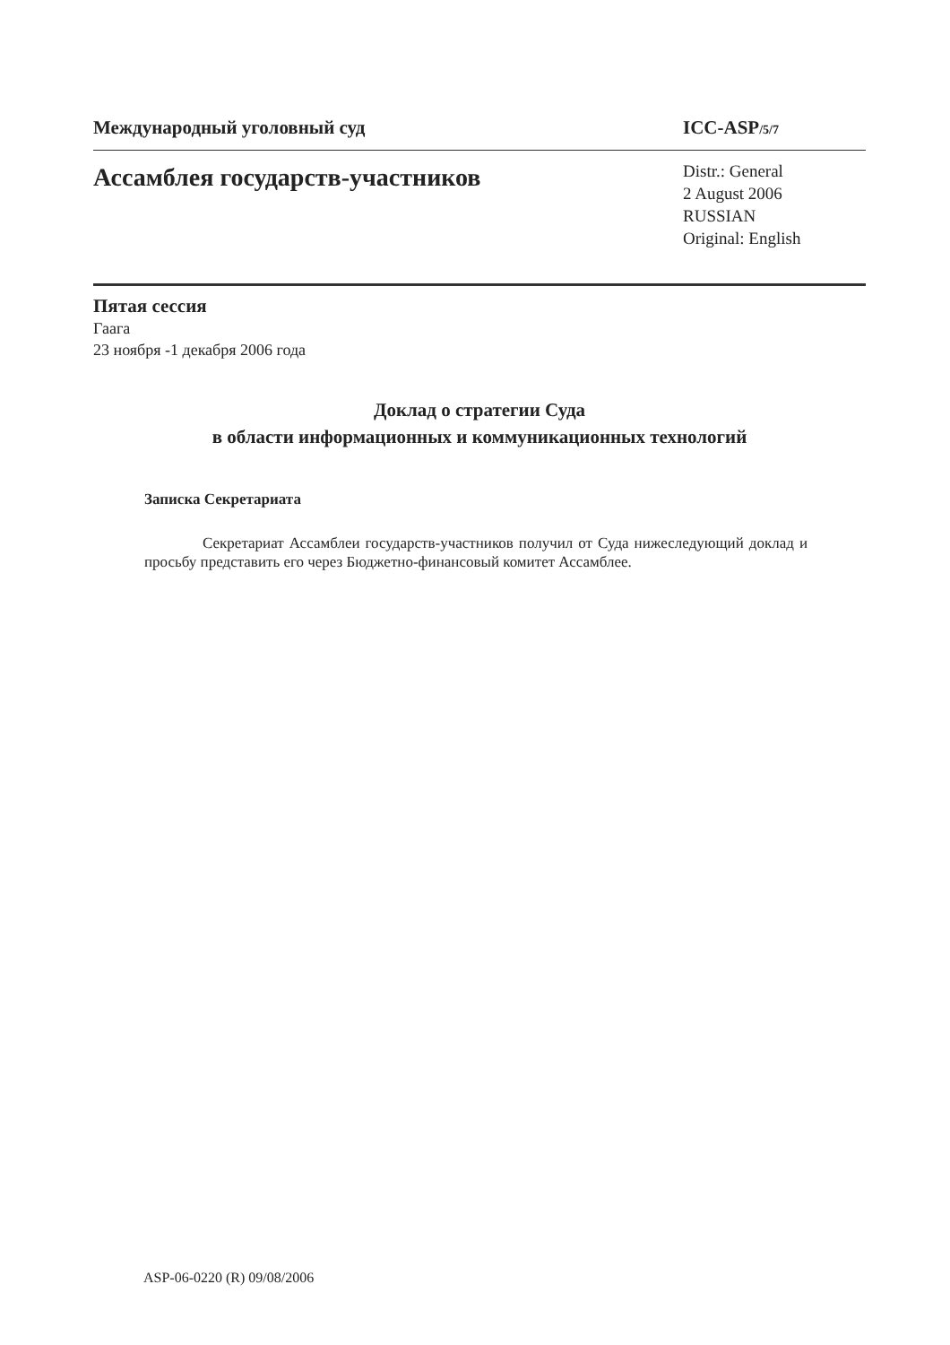Международный уголовный суд ICC-ASP/5/7
Ассамблея государств-участников
Distr.: General
2 August 2006
RUSSIAN
Original: English
Пятая сессия
Гаага
23 ноября -1 декабря 2006 года
Доклад о стратегии Суда
в области информационных и коммуникационных технологий
Записка Секретариата
Секретариат Ассамблеи государств-участников получил от Суда нижеследующий доклад и просьбу представить его через Бюджетно-финансовый комитет Ассамблее.
ASP-06-0220 (R) 09/08/2006